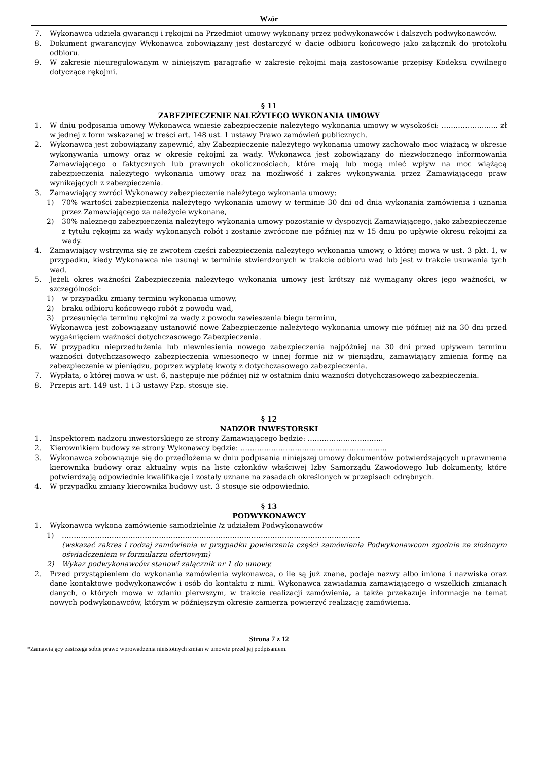Wzór
7. Wykonawca udziela gwarancji i rękojmi na Przedmiot umowy wykonany przez podwykonawców i dalszych podwykonawców.
8. Dokument gwarancyjny Wykonawca zobowiązany jest dostarczyć w dacie odbioru końcowego jako załącznik do protokołu odbioru.
9. W zakresie nieuregulowanym w niniejszym paragrafie w zakresie rękojmi mają zastosowanie przepisy Kodeksu cywilnego dotyczące rękojmi.
§ 11
ZABEZPIECZENIE NALEŻYTEGO WYKONANIA UMOWY
1. W dniu podpisania umowy Wykonawca wniesie zabezpieczenie należytego wykonania umowy w wysokości: …………………... zł w jednej z form wskazanej w treści art. 148 ust. 1 ustawy Prawo zamówień publicznych.
2. Wykonawca jest zobowiązany zapewnić, aby Zabezpieczenie należytego wykonania umowy zachowało moc wiążącą w okresie wykonywania umowy oraz w okresie rękojmi za wady. Wykonawca jest zobowiązany do niezwłocznego informowania Zamawiającego o faktycznych lub prawnych okolicznościach, które mają lub mogą mieć wpływ na moc wiążącą zabezpieczenia należytego wykonania umowy oraz na możliwość i zakres wykonywania przez Zamawiającego praw wynikających z zabezpieczenia.
3. Zamawiający zwróci Wykonawcy zabezpieczenie należytego wykonania umowy:
1) 70% wartości zabezpieczenia należytego wykonania umowy w terminie 30 dni od dnia wykonania zamówienia i uznania przez Zamawiającego za należycie wykonane,
2) 30% należnego zabezpieczenia należytego wykonania umowy pozostanie w dyspozycji Zamawiającego, jako zabezpieczenie z tytułu rękojmi za wady wykonanych robót i zostanie zwrócone nie później niż w 15 dniu po upływie okresu rękojmi za wady.
4. Zamawiający wstrzyma się ze zwrotem części zabezpieczenia należytego wykonania umowy, o której mowa w ust. 3 pkt. 1, w przypadku, kiedy Wykonawca nie usunął w terminie stwierdzonych w trakcie odbioru wad lub jest w trakcie usuwania tych wad.
5. Jeżeli okres ważności Zabezpieczenia należytego wykonania umowy jest krótszy niż wymagany okres jego ważności, w szczególności:
1) w przypadku zmiany terminu wykonania umowy,
2) braku odbioru końcowego robót z powodu wad,
3) przesunięcia terminu rękojmi za wady z powodu zawieszenia biegu terminu,
Wykonawca jest zobowiązany ustanowić nowe Zabezpieczenie należytego wykonania umowy nie później niż na 30 dni przed wygaśnięciem ważności dotychczasowego Zabezpieczenia.
6. W przypadku nieprzedłużenia lub niewniesienia nowego zabezpieczenia najpóźniej na 30 dni przed upływem terminu ważności dotychczasowego zabezpieczenia wniesionego w innej formie niż w pieniądzu, zamawiający zmienia formę na zabezpieczenie w pieniądzu, poprzez wypłatę kwoty z dotychczasowego zabezpieczenia.
7. Wypłata, o której mowa w ust. 6, następuje nie później niż w ostatnim dniu ważności dotychczasowego zabezpieczenia.
8. Przepis art. 149 ust. 1 i 3 ustawy Pzp. stosuje się.
§ 12
NADZÓR INWESTORSKI
1. Inspektorem nadzoru inwestorskiego ze strony Zamawiającego będzie: …………………………..
2. Kierownikiem budowy ze strony Wykonawcy będzie: ……………………………………………………..
3. Wykonawca zobowiązuje się do przedłożenia w dniu podpisania niniejszej umowy dokumentów potwierdzających uprawnienia kierownika budowy oraz aktualny wpis na listę członków właściwej Izby Samorządu Zawodowego lub dokumenty, które potwierdzają odpowiednie kwalifikacje i zostały uznane na zasadach określonych w przepisach odrębnych.
4. W przypadku zmiany kierownika budowy ust. 3 stosuje się odpowiednio.
§ 13
PODWYKONAWCY
1. Wykonawca wykona zamówienie samodzielnie /z udziałem Podwykonawców
1) ………………………………………………………………………………………………………………
(wskazać zakres i rodzaj zamówienia w przypadku powierzenia części zamówienia Podwykonawcom zgodnie ze złożonym oświadczeniem w formularzu ofertowym)
2) Wykaz podwykonawców stanowi załącznik nr 1 do umowy.
2. Przed przystąpieniem do wykonania zamówienia wykonawca, o ile są już znane, podaje nazwy albo imiona i nazwiska oraz dane kontaktowe podwykonawców i osób do kontaktu z nimi. Wykonawca zawiadamia zamawiającego o wszelkich zmianach danych, o których mowa w zdaniu pierwszym, w trakcie realizacji zamówienia, a także przekazuje informacje na temat nowych podwykonawców, którym w późniejszym okresie zamierza powierzyć realizację zamówienia.
Strona 7 z 12
*Zamawiający zastrzega sobie prawo wprowadzenia nieistotnych zmian w umowie przed jej podpisaniem.